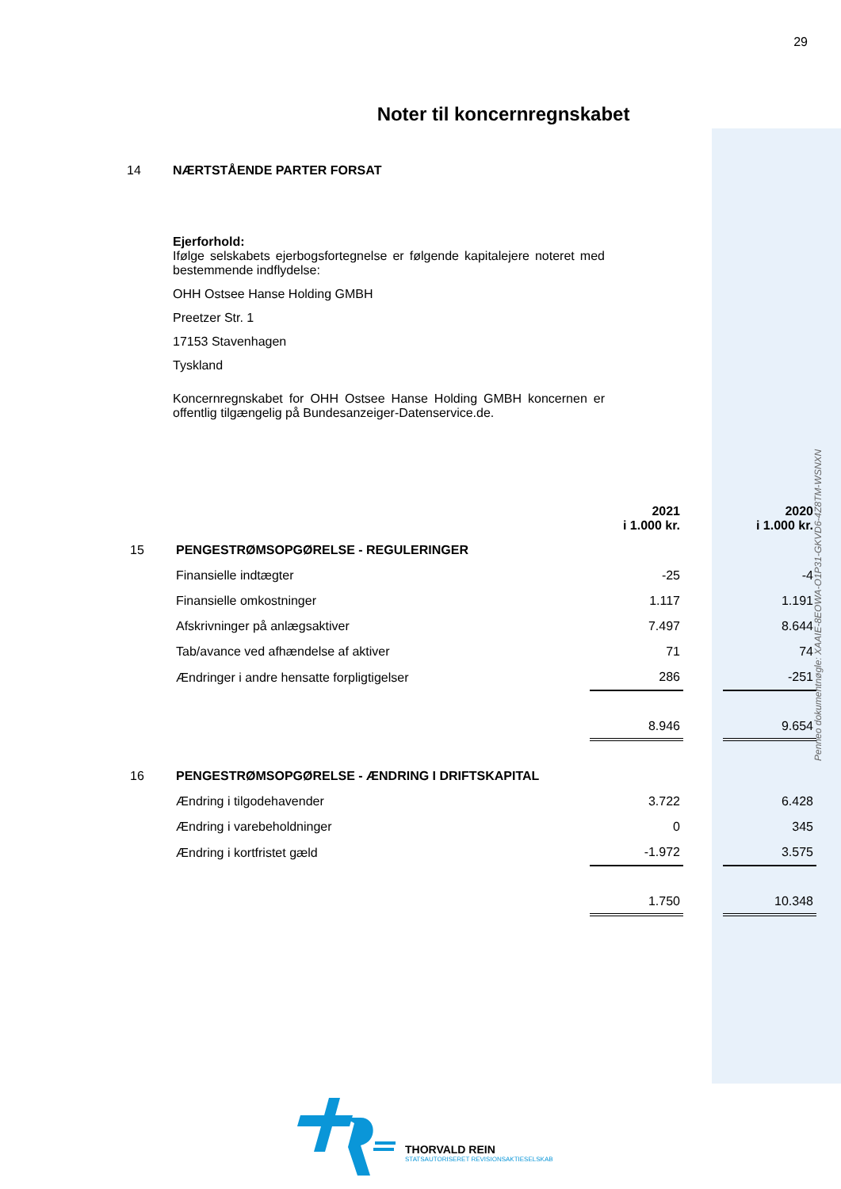29
Penneo dokumentnøgle: XAAIE-8EOWA-O1P31-GKVD6-4Z8TM-WSNXN
Noter til koncernregnskabet
14 NÆRTSTÅENDE PARTER FORSAT
Ejerforhold:
Ifølge selskabets ejerbogsfortegnelse er følgende kapitalejere noteret med bestemmende indflydelse:
OHH Ostsee Hanse Holding GMBH
Preetzer Str. 1
17153 Stavenhagen
Tyskland
Koncernregnskabet for OHH Ostsee Hanse Holding GMBH koncernen er offentlig tilgængelig på Bundesanzeiger-Datenservice.de.
| | | 2021 i 1.000 kr. | | 2020 i 1.000 kr. |
| 15 | PENGESTRØMSOPGØRELSE - REGULERINGER | | | |
| | Finansielle indtægter | -25 | | -4 |
| | Finansielle omkostninger | 1.117 | | 1.191 |
| | Afskrivninger på anlægsaktiver | 7.497 | | 8.644 |
| | Tab/avance ved afhændelse af aktiver | 71 | | 74 |
| | Ændringer i andre hensatte forpligtigelser | 286 | | -251 |
| | | 8.946 | | 9.654 |
| 16 | PENGESTRØMSOPGØRELSE - ÆNDRING I DRIFTSKAPITAL | | | |
| | Ændring i tilgodehavender | 3.722 | | 6.428 |
| | Ændring i varebeholdninger | 0 | | 345 |
| | Ændring i kortfristet gæld | -1.972 | | 3.575 |
| | | 1.750 | | 10.348 |
THORVALD REIN
STATSAUTORISERET REVISIONSAKTIESELSKAB